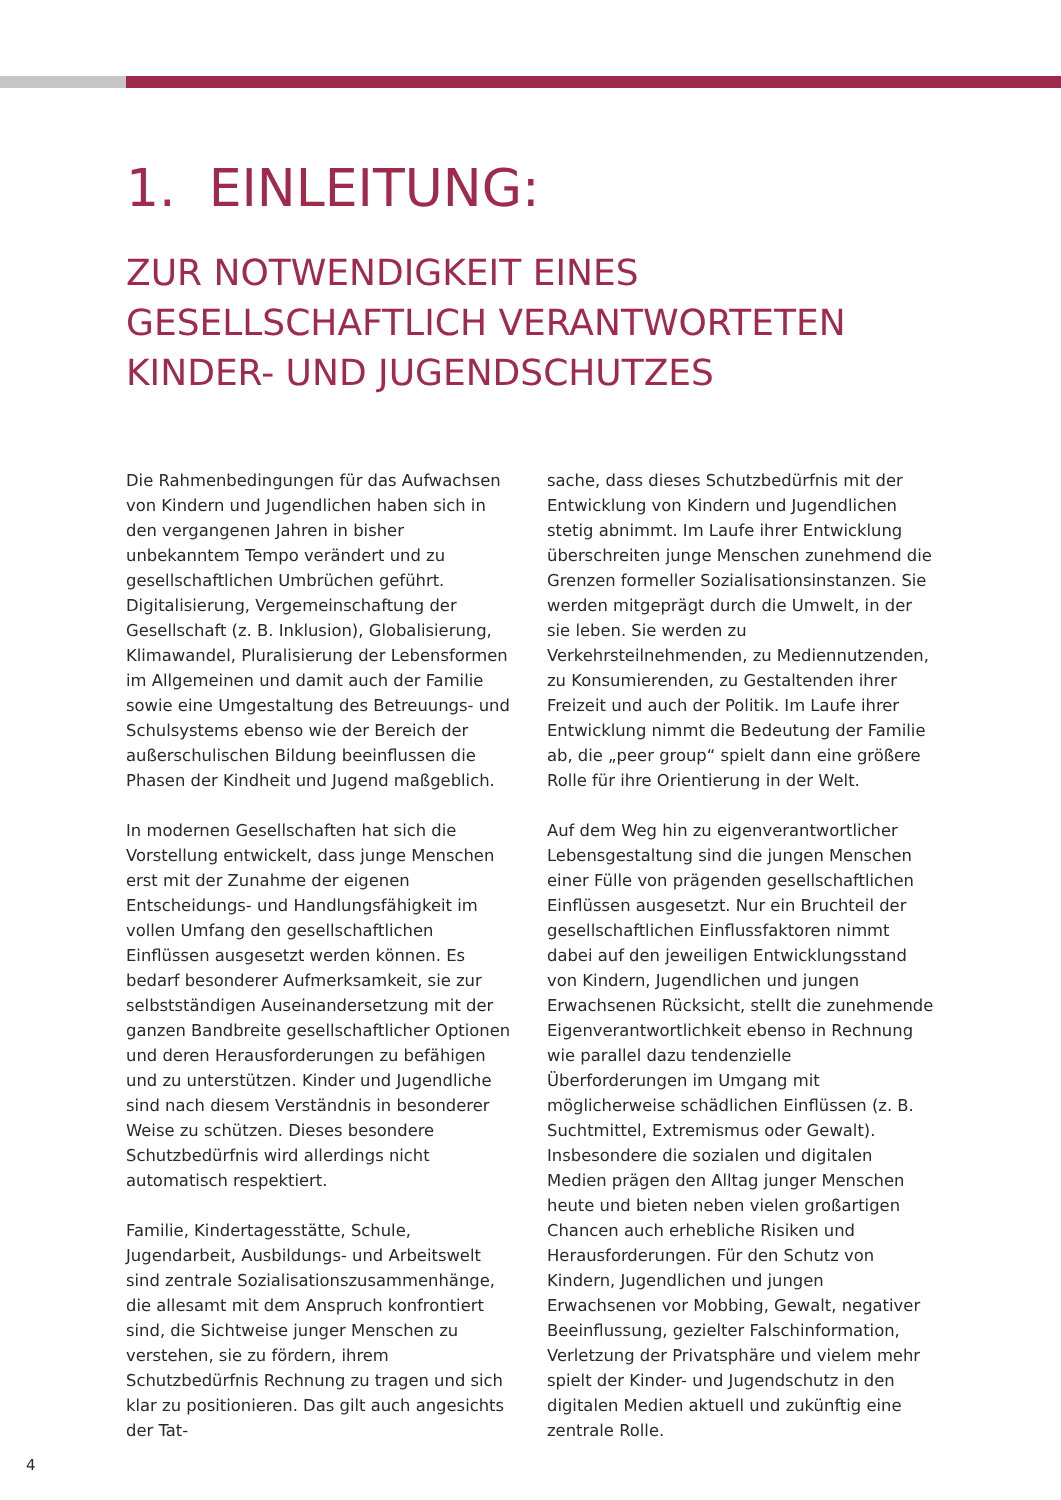1. EINLEITUNG:
ZUR NOTWENDIGKEIT EINES
GESELLSCHAFTLICH VERANTWORTETEN
KINDER- UND JUGENDSCHUTZES
Die Rahmenbedingungen für das Aufwachsen von Kindern und Jugendlichen haben sich in den vergangenen Jahren in bisher unbekanntem Tempo verändert und zu gesellschaftlichen Umbrüchen geführt. Digitalisierung, Vergemeinschaftung der Gesellschaft (z. B. Inklusion), Globalisierung, Klimawandel, Pluralisierung der Lebensformen im Allgemeinen und damit auch der Familie sowie eine Umgestaltung des Betreuungs- und Schulsystems ebenso wie der Bereich der außerschulischen Bildung beeinflussen die Phasen der Kindheit und Jugend maßgeblich.
In modernen Gesellschaften hat sich die Vorstellung entwickelt, dass junge Menschen erst mit der Zunahme der eigenen Entscheidungs- und Handlungsfähigkeit im vollen Umfang den gesellschaftlichen Einflüssen ausgesetzt werden können. Es bedarf besonderer Aufmerksamkeit, sie zur selbstständigen Auseinandersetzung mit der ganzen Bandbreite gesellschaftlicher Optionen und deren Herausforderungen zu befähigen und zu unterstützen. Kinder und Jugendliche sind nach diesem Verständnis in besonderer Weise zu schützen. Dieses besondere Schutzbedürfnis wird allerdings nicht automatisch respektiert.
Familie, Kindertagesstätte, Schule, Jugendarbeit, Ausbildungs- und Arbeitswelt sind zentrale Sozialisationszusammenhänge, die allesamt mit dem Anspruch konfrontiert sind, die Sichtweise junger Menschen zu verstehen, sie zu fördern, ihrem Schutzbedürfnis Rechnung zu tragen und sich klar zu positionieren. Das gilt auch angesichts der Tat-
sache, dass dieses Schutzbedürfnis mit der Entwicklung von Kindern und Jugendlichen stetig abnimmt. Im Laufe ihrer Entwicklung überschreiten junge Menschen zunehmend die Grenzen formeller Sozialisationsinstanzen. Sie werden mitgeprägt durch die Umwelt, in der sie leben. Sie werden zu Verkehrsteilnehmenden, zu Mediennutzenden, zu Konsumierenden, zu Gestaltenden ihrer Freizeit und auch der Politik. Im Laufe ihrer Entwicklung nimmt die Bedeutung der Familie ab, die „peer group“ spielt dann eine größere Rolle für ihre Orientierung in der Welt.
Auf dem Weg hin zu eigenverantwortlicher Lebensgestaltung sind die jungen Menschen einer Fülle von prägenden gesellschaftlichen Einflüssen ausgesetzt. Nur ein Bruchteil der gesellschaftlichen Einflussfaktoren nimmt dabei auf den jeweiligen Entwicklungsstand von Kindern, Jugendlichen und jungen Erwachsenen Rücksicht, stellt die zunehmende Eigenverantwortlichkeit ebenso in Rechnung wie parallel dazu tendenzielle Überforderungen im Umgang mit möglicherweise schädlichen Einflüssen (z. B. Suchtmittel, Extremismus oder Gewalt). Insbesondere die sozialen und digitalen Medien prägen den Alltag junger Menschen heute und bieten neben vielen großartigen Chancen auch erhebliche Risiken und Herausforderungen. Für den Schutz von Kindern, Jugendlichen und jungen Erwachsenen vor Mobbing, Gewalt, negativer Beeinflussung, gezielter Falschinformation, Verletzung der Privatsphäre und vielem mehr spielt der Kinder- und Jugendschutz in den digitalen Medien aktuell und zukünftig eine zentrale Rolle.
4